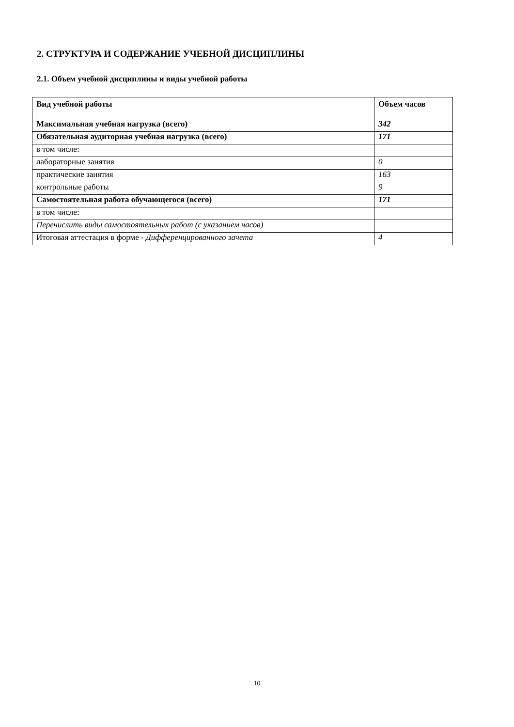2. СТРУКТУРА И СОДЕРЖАНИЕ УЧЕБНОЙ ДИСЦИПЛИНЫ
2.1. Объем учебной дисциплины и виды учебной работы
| Вид учебной работы | Объем часов |
| --- | --- |
| Максимальная учебная нагрузка (всего) | 342 |
| Обязательная аудиторная учебная нагрузка (всего) | 171 |
| в том числе: | |
| лабораторные занятия | 0 |
| практические занятия | 163 |
| контрольные работы | 9 |
| Самостоятельная работа обучающегося (всего) | 171 |
| в том числе: | |
| Перечислить виды самостоятельных работ (с указанием часов) | |
| Итоговая аттестация в форме - Дифференцированного зачета | 4 |
10